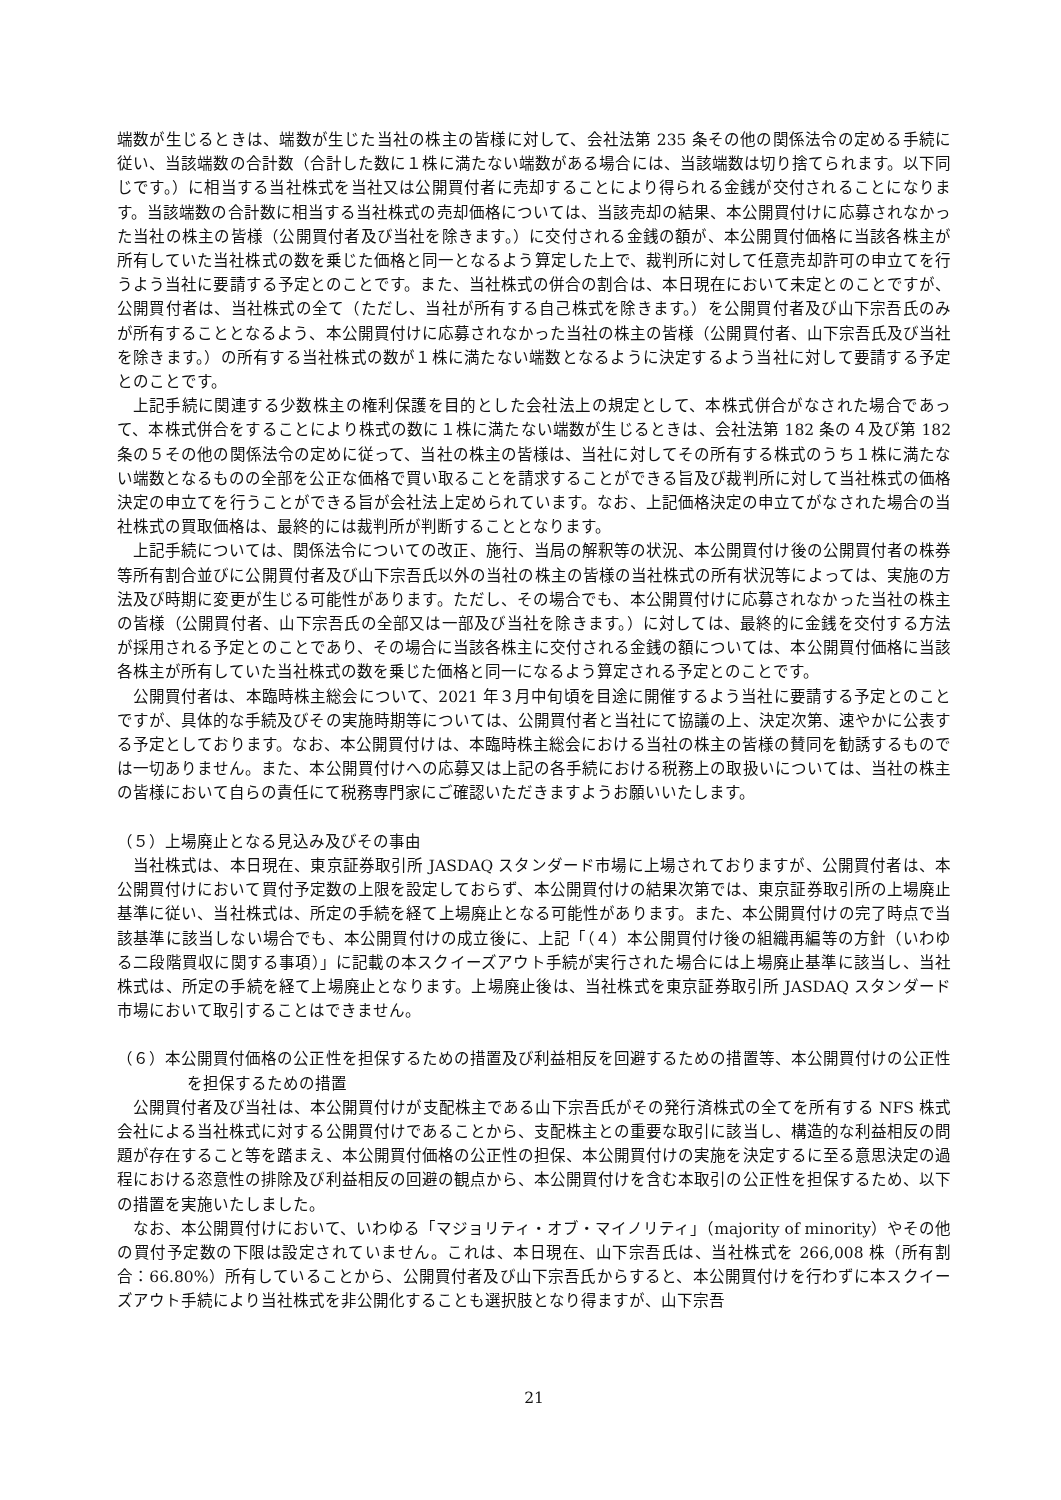端数が生じるときは、端数が生じた当社の株主の皆様に対して、会社法第 235 条その他の関係法令の定める手続に従い、当該端数の合計数（合計した数に１株に満たない端数がある場合には、当該端数は切り捨てられます。以下同じです。）に相当する当社株式を当社又は公開買付者に売却することにより得られる金銭が交付されることになります。当該端数の合計数に相当する当社株式の売却価格については、当該売却の結果、本公開買付けに応募されなかった当社の株主の皆様（公開買付者及び当社を除きます。）に交付される金銭の額が、本公開買付価格に当該各株主が所有していた当社株式の数を乗じた価格と同一となるよう算定した上で、裁判所に対して任意売却許可の申立てを行うよう当社に要請する予定とのことです。また、当社株式の併合の割合は、本日現在において未定とのことですが、公開買付者は、当社株式の全て（ただし、当社が所有する自己株式を除きます。）を公開買付者及び山下宗吾氏のみが所有することとなるよう、本公開買付けに応募されなかった当社の株主の皆様（公開買付者、山下宗吾氏及び当社を除きます。）の所有する当社株式の数が１株に満たない端数となるように決定するよう当社に対して要請する予定とのことです。
上記手続に関連する少数株主の権利保護を目的とした会社法上の規定として、本株式併合がなされた場合であって、本株式併合をすることにより株式の数に１株に満たない端数が生じるときは、会社法第 182 条の４及び第 182 条の５その他の関係法令の定めに従って、当社の株主の皆様は、当社に対してその所有する株式のうち１株に満たない端数となるものの全部を公正な価格で買い取ることを請求することができる旨及び裁判所に対して当社株式の価格決定の申立てを行うことができる旨が会社法上定められています。なお、上記価格決定の申立てがなされた場合の当社株式の買取価格は、最終的には裁判所が判断することとなります。
上記手続については、関係法令についての改正、施行、当局の解釈等の状況、本公開買付け後の公開買付者の株券等所有割合並びに公開買付者及び山下宗吾氏以外の当社の株主の皆様の当社株式の所有状況等によっては、実施の方法及び時期に変更が生じる可能性があります。ただし、その場合でも、本公開買付けに応募されなかった当社の株主の皆様（公開買付者、山下宗吾氏の全部又は一部及び当社を除きます。）に対しては、最終的に金銭を交付する方法が採用される予定とのことであり、その場合に当該各株主に交付される金銭の額については、本公開買付価格に当該各株主が所有していた当社株式の数を乗じた価格と同一になるよう算定される予定とのことです。
公開買付者は、本臨時株主総会について、2021 年３月中旬頃を目途に開催するよう当社に要請する予定とのことですが、具体的な手続及びその実施時期等については、公開買付者と当社にて協議の上、決定次第、速やかに公表する予定としております。なお、本公開買付けは、本臨時株主総会における当社の株主の皆様の賛同を勧誘するものでは一切ありません。また、本公開買付けへの応募又は上記の各手続における税務上の取扱いについては、当社の株主の皆様において自らの責任にて税務専門家にご確認いただきますようお願いいたします。
（５）上場廃止となる見込み及びその事由
当社株式は、本日現在、東京証券取引所 JASDAQ スタンダード市場に上場されておりますが、公開買付者は、本公開買付けにおいて買付予定数の上限を設定しておらず、本公開買付けの結果次第では、東京証券取引所の上場廃止基準に従い、当社株式は、所定の手続を経て上場廃止となる可能性があります。また、本公開買付けの完了時点で当該基準に該当しない場合でも、本公開買付けの成立後に、上記「（４）本公開買付け後の組織再編等の方針（いわゆる二段階買収に関する事項）」に記載の本スクイーズアウト手続が実行された場合には上場廃止基準に該当し、当社株式は、所定の手続を経て上場廃止となります。上場廃止後は、当社株式を東京証券取引所 JASDAQ スタンダード市場において取引することはできません。
（６）本公開買付価格の公正性を担保するための措置及び利益相反を回避するための措置等、本公開買付けの公正性を担保するための措置
公開買付者及び当社は、本公開買付けが支配株主である山下宗吾氏がその発行済株式の全てを所有する NFS 株式会社による当社株式に対する公開買付けであることから、支配株主との重要な取引に該当し、構造的な利益相反の問題が存在すること等を踏まえ、本公開買付価格の公正性の担保、本公開買付けの実施を決定するに至る意思決定の過程における恣意性の排除及び利益相反の回避の観点から、本公開買付けを含む本取引の公正性を担保するため、以下の措置を実施いたしました。
なお、本公開買付けにおいて、いわゆる「マジョリティ・オブ・マイノリティ」（majority of minority）やその他の買付予定数の下限は設定されていません。これは、本日現在、山下宗吾氏は、当社株式を 266,008 株（所有割合：66.80%）所有していることから、公開買付者及び山下宗吾氏からすると、本公開買付けを行わずに本スクイーズアウト手続により当社株式を非公開化することも選択肢となり得ますが、山下宗吾
21